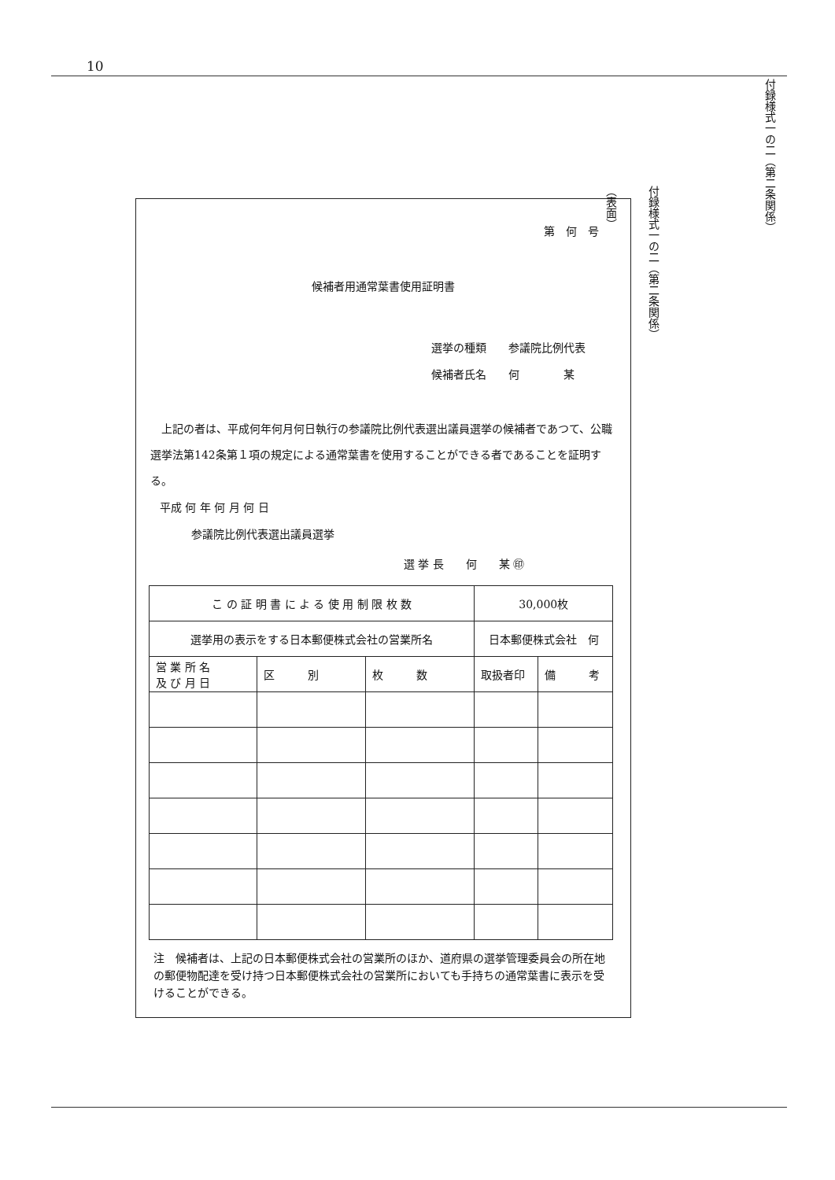10
付録様式一の二（第二条関係）
付録様式一の二（第二条関係）
（表面）
第　何　号
候補者用通常葉書使用証明書
選挙の種類　　参議院比例代表
候補者氏名　　何　　　　某
　上記の者は、平成何年何月何日執行の参議院比例代表選出議員選挙の候補者であつて、公職選挙法第142条第１項の規定による通常葉書を使用することができる者であることを証明する。
平成 何 年 何 月 何 日
参議院比例代表選出議員選挙
選 挙 長　　何　　某 ㊞
| こ の 証 明 書 に よ る 使 用 制 限 枚 数 | | | 30,000枚 | |
| 選挙用の表示をする日本郵便株式会社の営業所名 | | | 日本郵便株式会社 何 | |
| 営 業 所 名 及 び 月 日 | 区 別 | 枚 数 | 取扱者印 | 備 考 |
注　候補者は、上記の日本郵便株式会社の営業所のほか、道府県の選挙管理委員会の所在地の郵便物配達を受け持つ日本郵便株式会社の営業所においても手持ちの通常葉書に表示を受けることができる。